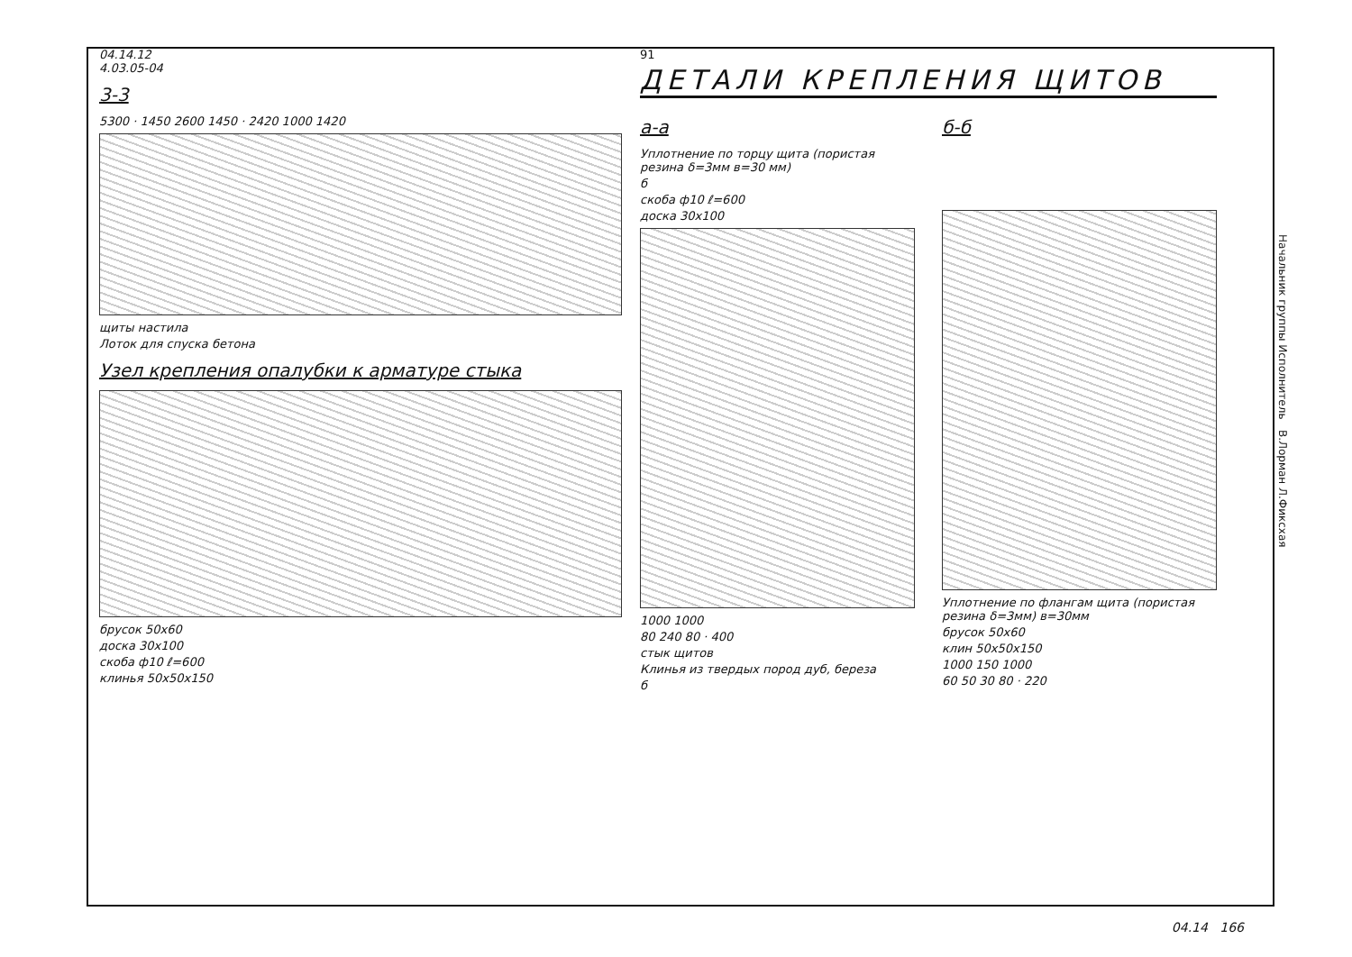04.14.12
4.03.05-04
3-3
5300 · 1450 2600 1450 · 2420 1000 1420
щиты настила
Лоток для спуска бетона
Узел крепления опалубки к арматуре стыка
брусок 50х60
доска 30х100
скоба ф10 ℓ=600
клинья 50х50х150
91
ДЕТАЛИ КРЕПЛЕНИЯ ЩИТОВ
а-а
Уплотнение по торцу щита (пористая резина δ=3мм в=30 мм)
б
скоба ф10 ℓ=600
доска 30х100
1000 1000
80 240 80 · 400
стык щитов
Клинья из твердых пород дуб, береза
б
б-б
Уплотнение по флангам щита (пористая резина δ=3мм) в=30мм
брусок 50х60
клин 50х50х150
1000 150 1000
60 50 30 80 · 220
Начальник группы Исполнитель В.Лорман Л.Фиксхая
04.14 166